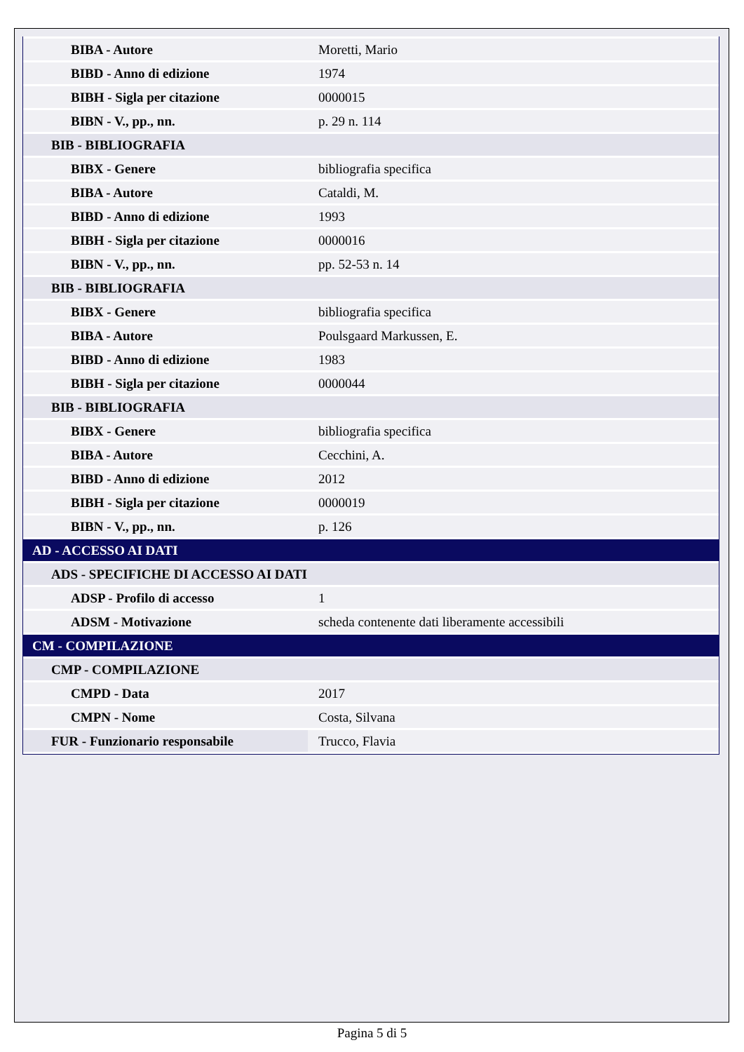| BIBA - Autore | Moretti, Mario |
| BIBD - Anno di edizione | 1974 |
| BIBH - Sigla per citazione | 0000015 |
| BIBN - V., pp., nn. | p. 29 n. 114 |
| BIB - BIBLIOGRAFIA | |
| BIBX - Genere | bibliografia specifica |
| BIBA - Autore | Cataldi, M. |
| BIBD - Anno di edizione | 1993 |
| BIBH - Sigla per citazione | 0000016 |
| BIBN - V., pp., nn. | pp. 52-53 n. 14 |
| BIB - BIBLIOGRAFIA | |
| BIBX - Genere | bibliografia specifica |
| BIBA - Autore | Poulsgaard Markussen, E. |
| BIBD - Anno di edizione | 1983 |
| BIBH - Sigla per citazione | 0000044 |
| BIB - BIBLIOGRAFIA | |
| BIBX - Genere | bibliografia specifica |
| BIBA - Autore | Cecchini, A. |
| BIBD - Anno di edizione | 2012 |
| BIBH - Sigla per citazione | 0000019 |
| BIBN - V., pp., nn. | p. 126 |
| AD - ACCESSO AI DATI | |
| ADS - SPECIFICHE DI ACCESSO AI DATI | |
| ADSP - Profilo di accesso | 1 |
| ADSM - Motivazione | scheda contenente dati liberamente accessibili |
| CM - COMPILAZIONE | |
| CMP - COMPILAZIONE | |
| CMPD - Data | 2017 |
| CMPN - Nome | Costa, Silvana |
| FUR - Funzionario responsabile | Trucco, Flavia |
Pagina 5 di 5